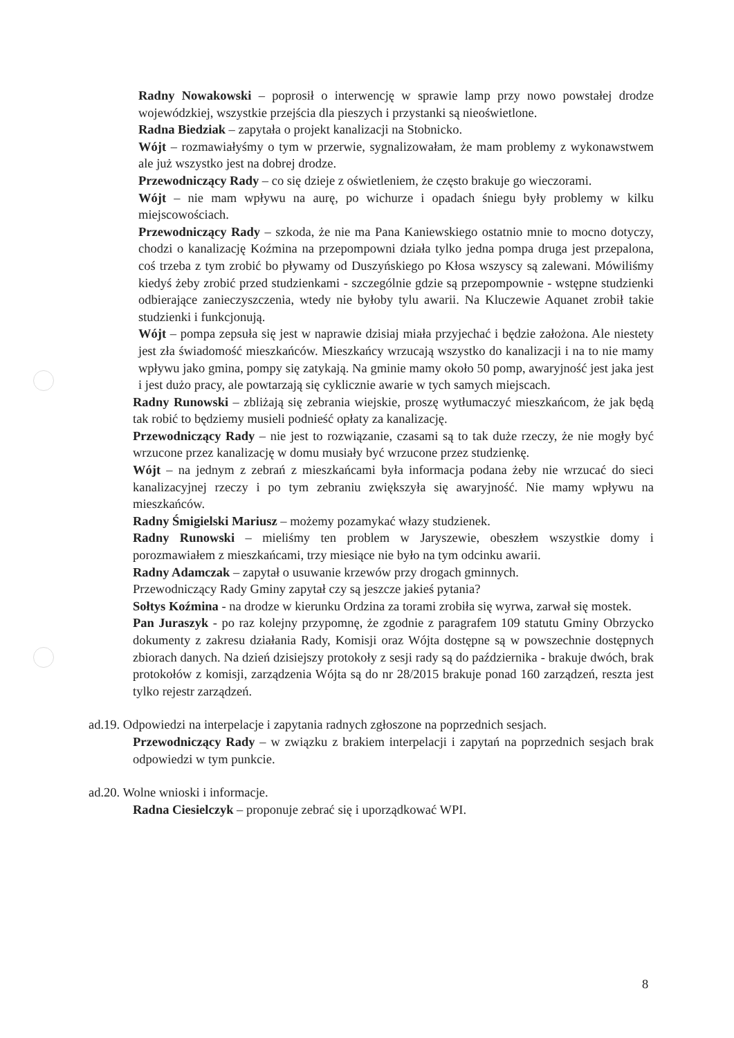Radny Nowakowski – poprosił o interwencję w sprawie lamp przy nowo powstałej drodze wojewódzkiej, wszystkie przejścia dla pieszych i przystanki są nieoświetlone.
Radna Biedziak – zapytała o projekt kanalizacji na Stobnicko.
Wójt – rozmawiałyśmy o tym w przerwie, sygnalizowałam, że mam problemy z wykonawstwem ale już wszystko jest na dobrej drodze.
Przewodniczący Rady – co się dzieje z oświetleniem, że często brakuje go wieczorami.
Wójt – nie mam wpływu na aurę, po wichurze i opadach śniegu były problemy w kilku miejscowościach.
Przewodniczący Rady – szkoda, że nie ma Pana Kaniewskiego ostatnio mnie to mocno dotyczy, chodzi o kanalizację Koźmina na przepompowni działa tylko jedna pompa druga jest przepalona, coś trzeba z tym zrobić bo pływamy od Duszyńskiego po Kłosa wszyscy są zalewani. Mówiliśmy kiedyś żeby zrobić przed studzienkami - szczególnie gdzie są przepompownie - wstępne studzienki odbierające zanieczyszczenia, wtedy nie byłoby tylu awarii. Na Kluczewie Aquanet zrobił takie studzienki i funkcjonują.
Wójt – pompa zepsuła się jest w naprawie dzisiaj miała przyjechać i będzie założona. Ale niestety jest zła świadomość mieszkańców. Mieszkańcy wrzucają wszystko do kanalizacji i na to nie mamy wpływu jako gmina, pompy się zatykają. Na gminie mamy około 50 pomp, awaryjność jest jaka jest i jest dużo pracy, ale powtarzają się cyklicznie awarie w tych samych miejscach.
Radny Runowski – zbliżają się zebrania wiejskie, proszę wytłumaczyć mieszkańcom, że jak będą tak robić to będziemy musieli podnieść opłaty za kanalizację.
Przewodniczący Rady – nie jest to rozwiązanie, czasami są to tak duże rzeczy, że nie mogły być wrzucone przez kanalizację w domu musiały być wrzucone przez studzienkę.
Wójt – na jednym z zebrań z mieszkańcami była informacja podana żeby nie wrzucać do sieci kanalizacyjnej rzeczy i po tym zebraniu zwiększyła się awaryjność. Nie mamy wpływu na mieszkańców.
Radny Śmigielski Mariusz – możemy pozamykać włazy studzienek.
Radny Runowski – mieliśmy ten problem w Jaryszewie, obeszłem wszystkie domy i porozmawiałem z mieszkańcami, trzy miesiące nie było na tym odcinku awarii.
Radny Adamczak – zapytał o usuwanie krzewów przy drogach gminnych.
Przewodniczący Rady Gminy zapytał czy są jeszcze jakieś pytania?
Sołtys Koźmina - na drodze w kierunku Ordzina za torami zrobiła się wyrwa, zarwał się mostek.
Pan Juraszyk - po raz kolejny przypomnę, że zgodnie z paragrafem 109 statutu Gminy Obrzycko dokumenty z zakresu działania Rady, Komisji oraz Wójta dostępne są w powszechnie dostępnych zbiorach danych. Na dzień dzisiejszy protokoły z sesji rady są do października - brakuje dwóch, brak protokołów z komisji, zarządzenia Wójta są do nr 28/2015 brakuje ponad 160 zarządzeń, reszta jest tylko rejestr zarządzeń.
ad.19. Odpowiedzi na interpelacje i zapytania radnych zgłoszone na poprzednich sesjach.
Przewodniczący Rady – w związku z brakiem interpelacji i zapytań na poprzednich sesjach brak odpowiedzi w tym punkcie.
ad.20. Wolne wnioski i informacje.
Radna Ciesielczyk – proponuje zebrać się i uporządkować WPI.
8